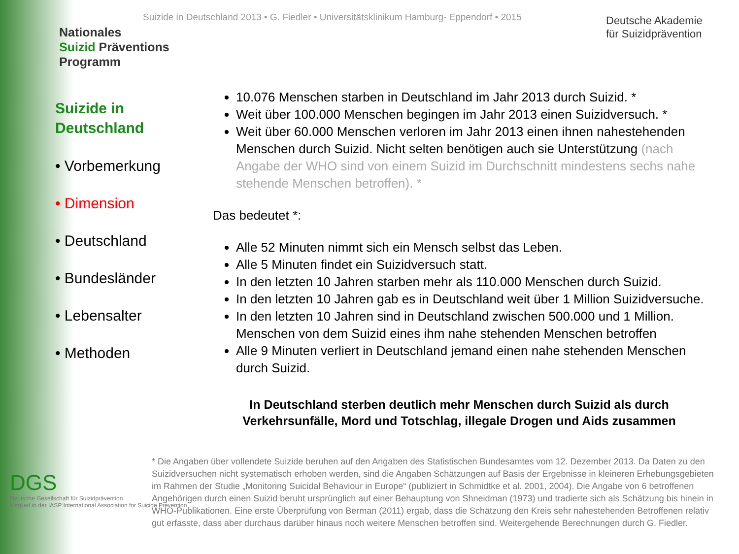Suizide in Deutschland 2013 • G. Fiedler • Universitätsklinikum Hamburg- Eppendorf • 2015
Nationales
Suizid Präventions
Programm
Deutsche Akademie
für Suizidprävention
Suizide in Deutschland
• Vorbemerkung
• Dimension
• Deutschland
• Bundesländer
• Lebensalter
• Methoden
10.076 Menschen starben in Deutschland im Jahr 2013 durch Suizid. *
Weit über 100.000 Menschen begingen im Jahr 2013 einen Suizidversuch. *
Weit über 60.000 Menschen verloren im Jahr 2013 einen ihnen nahestehenden Menschen durch Suizid. Nicht selten benötigen auch sie Unterstützung (nach Angabe der WHO sind von einem Suizid im Durchschnitt mindestens sechs nahe stehende Menschen betroffen). *
Das bedeutet *:
Alle 52 Minuten nimmt sich ein Mensch selbst das Leben.
Alle 5 Minuten findet ein Suizidversuch statt.
In den letzten 10 Jahren starben mehr als 110.000 Menschen durch Suizid.
In den letzten 10 Jahren gab es in Deutschland weit über 1 Million Suizidversuche.
In den letzten 10 Jahren sind in Deutschland zwischen 500.000 und 1 Million. Menschen von dem Suizid eines ihm nahe stehenden Menschen betroffen
Alle 9 Minuten verliert in Deutschland jemand einen nahe stehenden Menschen durch Suizid.
In Deutschland sterben deutlich mehr Menschen durch Suizid als durch Verkehrsunfälle, Mord und Totschlag, illegale Drogen und Aids zusammen
* Die Angaben über vollendete Suizide beruhen auf den Angaben des Statistischen Bundesamtes vom 12. Dezember 2013. Da Daten zu den Suizidversuchen nicht systematisch erhoben werden, sind die Angaben Schätzungen auf Basis der Ergebnisse in kleineren Erhebungsgebieten im Rahmen der Studie „Monitoring Suicidal Behaviour in Europe“ (publiziert in Schmidtke et al. 2001, 2004). Die Angabe von 6 betroffenen Angehörigen durch einen Suizid beruht ursprünglich auf einer Behauptung von Shneidman (1973) und tradierte sich als Schätzung bis hinein in WHO-Publikationen. Eine erste Überprüfung von Berman (2011) ergab, dass die Schätzung den Kreis sehr nahestehenden Betroffenen relativ gut erfasste, dass aber durchaus darüber hinaus noch weitere Menschen betroffen sind. Weitergehende Berechnungen durch G. Fiedler.
DGS
Deutsche Gesellschaft für Suizidprävention
Mitglied in der IASP International Association for Suicide Prevention